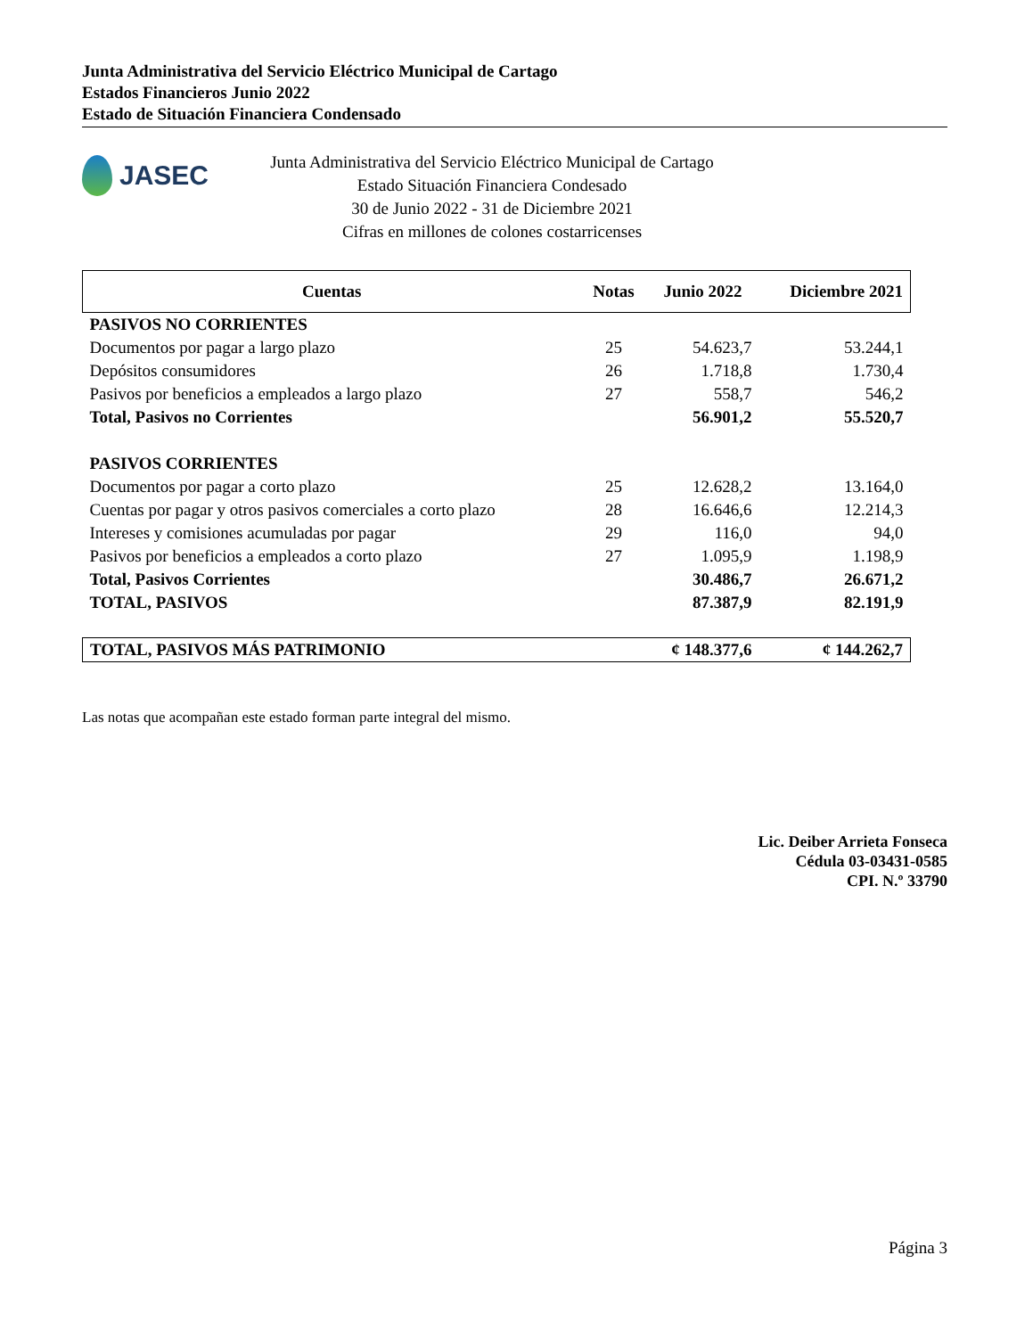Junta Administrativa del Servicio Eléctrico Municipal de Cartago
Estados Financieros Junio 2022
Estado de Situación Financiera Condensado
JASEC
Junta Administrativa del Servicio Eléctrico Municipal de Cartago
Estado Situación Financiera Condesado
30 de Junio 2022 - 31 de Diciembre 2021
Cifras en millones de colones costarricenses
| Cuentas | Notas | Junio 2022 | Diciembre 2021 |
| --- | --- | --- | --- |
| PASIVOS NO CORRIENTES | | | |
| Documentos por pagar a largo plazo | 25 | 54.623,7 | 53.244,1 |
| Depósitos consumidores | 26 | 1.718,8 | 1.730,4 |
| Pasivos por beneficios a empleados a largo plazo | 27 | 558,7 | 546,2 |
| Total, Pasivos no Corrientes | | 56.901,2 | 55.520,7 |
| PASIVOS CORRIENTES | | | |
| Documentos por pagar a corto plazo | 25 | 12.628,2 | 13.164,0 |
| Cuentas por pagar y otros pasivos comerciales a corto plazo | 28 | 16.646,6 | 12.214,3 |
| Intereses y comisiones acumuladas por pagar | 29 | 116,0 | 94,0 |
| Pasivos por beneficios a empleados a corto plazo | 27 | 1.095,9 | 1.198,9 |
| Total, Pasivos Corrientes | | 30.486,7 | 26.671,2 |
| TOTAL, PASIVOS | | 87.387,9 | 82.191,9 |
| TOTAL, PASIVOS MÁS PATRIMONIO | | ¢ 148.377,6 | ¢ 144.262,7 |
Las notas que acompañan este estado forman parte integral del mismo.
Lic. Deiber Arrieta Fonseca
Cédula 03-03431-0585
CPI. N.º 33790
Página 3